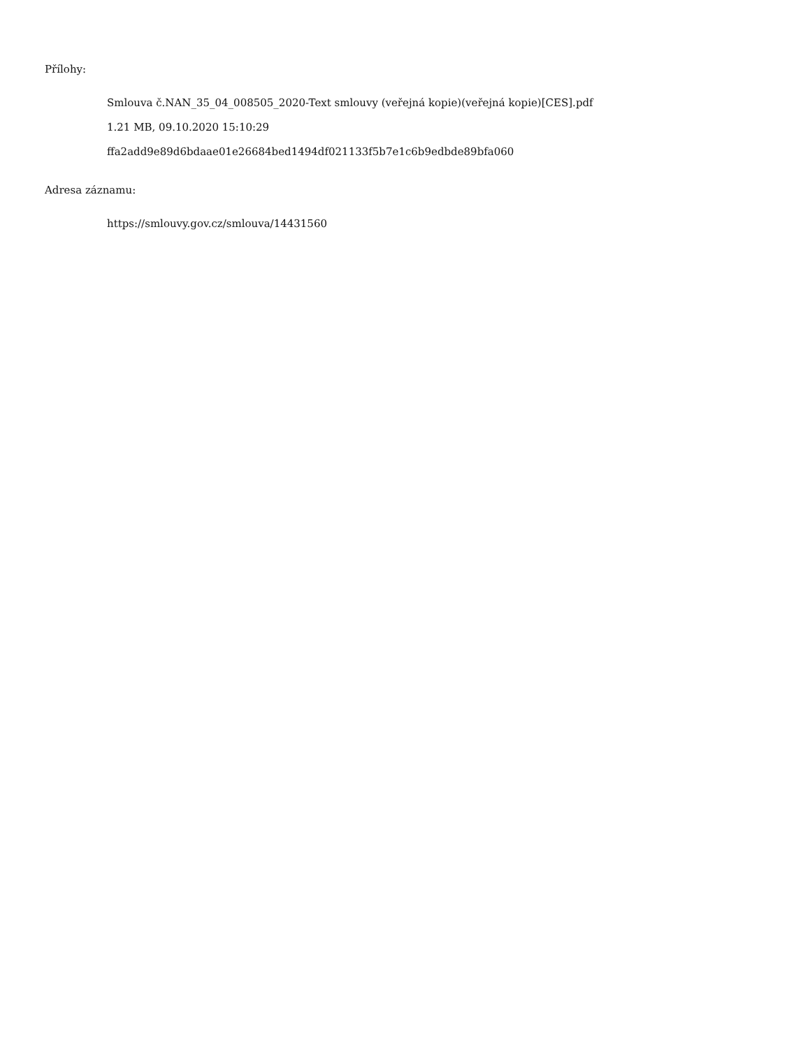Přílohy:
Smlouva č.NAN_35_04_008505_2020-Text smlouvy (veřejná kopie)(veřejná kopie)[CES].pdf
1.21 MB, 09.10.2020 15:10:29
ffa2add9e89d6bdaae01e26684bed1494df021133f5b7e1c6b9edbde89bfa060
Adresa záznamu:
https://smlouvy.gov.cz/smlouva/14431560